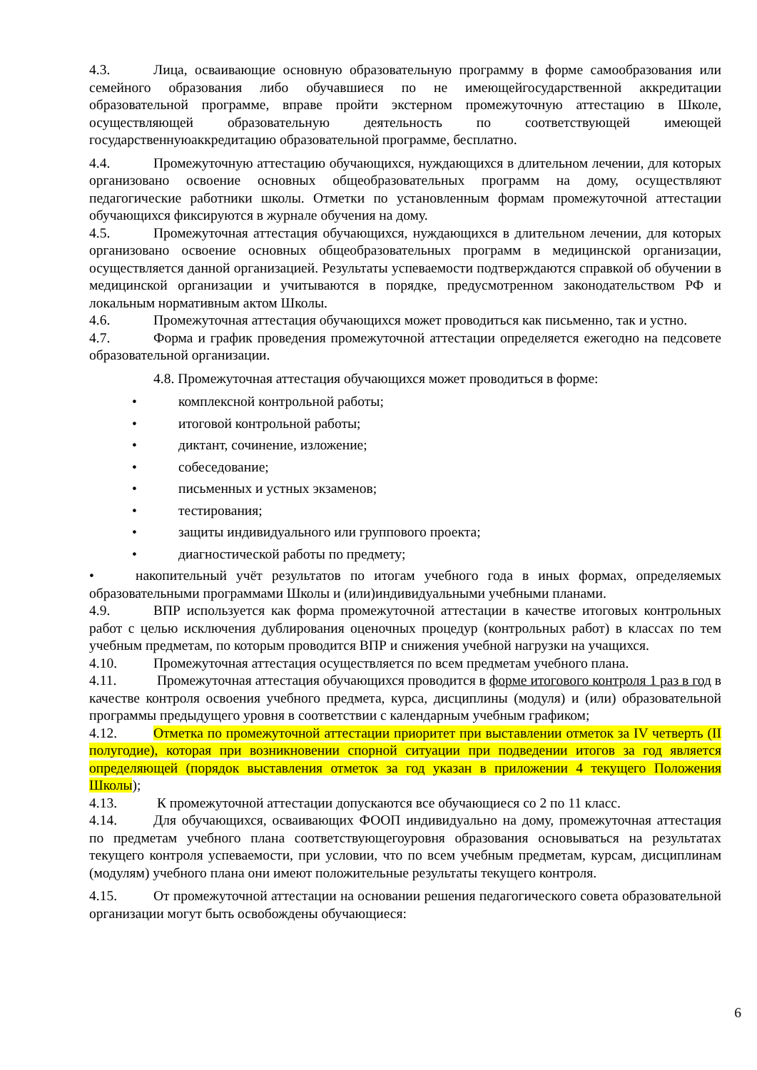4.3. Лица, осваивающие основную образовательную программу в форме самообразования или семейного образования либо обучавшиеся по не имеющейгосударственной аккредитации образовательной программе, вправе пройти экстерном промежуточную аттестацию в Школе, осуществляющей образовательную деятельность по соответствующей имеющей государственнуюаккредитацию образовательной программе, бесплатно.
4.4. Промежуточную аттестацию обучающихся, нуждающихся в длительном лечении, для которых организовано освоение основных общеобразовательных программ на дому, осуществляют педагогические работники школы. Отметки по установленным формам промежуточной аттестации обучающихся фиксируются в журнале обучения на дому.
4.5. Промежуточная аттестация обучающихся, нуждающихся в длительном лечении, для которых организовано освоение основных общеобразовательных программ в медицинской организации, осуществляется данной организацией. Результаты успеваемости подтверждаются справкой об обучении в медицинской организации и учитываются в порядке, предусмотренном законодательством РФ и локальным нормативным актом Школы.
4.6. Промежуточная аттестация обучающихся может проводиться как письменно, так и устно.
4.7. Форма и график проведения промежуточной аттестации определяется ежегодно на педсовете образовательной организации.
4.8. Промежуточная аттестация обучающихся может проводиться в форме:
• комплексной контрольной работы;
• итоговой контрольной работы;
• диктант, сочинение, изложение;
• собеседование;
• письменных и устных экзаменов;
• тестирования;
• защиты индивидуального или группового проекта;
• диагностической работы по предмету;
• накопительный учёт результатов по итогам учебного года в иных формах, определяемых образовательными программами Школы и (или)индивидуальными учебными планами.
4.9. ВПР используется как форма промежуточной аттестации в качестве итоговых контрольных работ с целью исключения дублирования оценочных процедур (контрольных работ) в классах по тем учебным предметам, по которым проводится ВПР и снижения учебной нагрузки на учащихся.
4.10. Промежуточная аттестация осуществляется по всем предметам учебного плана.
4.11. Промежуточная аттестация обучающихся проводится в форме итогового контроля 1 раз в год в качестве контроля освоения учебного предмета, курса, дисциплины (модуля) и (или) образовательной программы предыдущего уровня в соответствии с календарным учебным графиком;
4.12. Отметка по промежуточной аттестации приоритет при выставлении отметок за IV четверть (II полугодие), которая при возникновении спорной ситуации при подведении итогов за год является определяющей (порядок выставления отметок за год указан в приложении 4 текущего Положения Школы);
4.13. К промежуточной аттестации допускаются все обучающиеся со 2 по 11 класс.
4.14. Для обучающихся, осваивающих ФООП индивидуально на дому, промежуточная аттестация по предметам учебного плана соответствующегоуровня образования основываться на результатах текущего контроля успеваемости, при условии, что по всем учебным предметам, курсам, дисциплинам (модулям) учебного плана они имеют положительные результаты текущего контроля.
4.15. От промежуточной аттестации на основании решения педагогического совета образовательной организации могут быть освобождены обучающиеся:
6